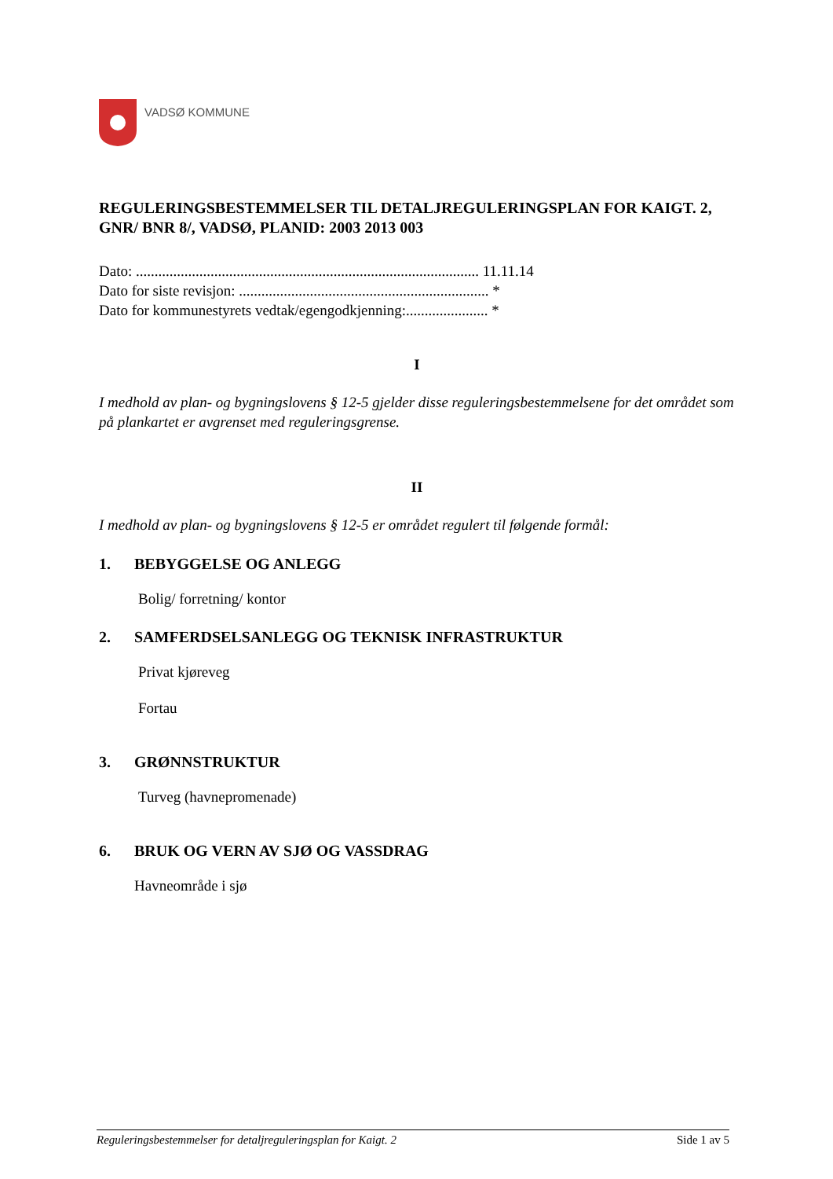VADSØ KOMMUNE
REGULERINGSBESTEMMELSER TIL DETALJREGULERINGSPLAN FOR KAIGT. 2, GNR/ BNR 8/, VADSØ, PLANID: 2003 2013 003
Dato: ............................................................................................ 11.11.14
Dato for siste revisjon: ................................................................... *
Dato for kommunestyrets vedtak/egengodkjenning:...................... *
I
I medhold av plan- og bygningslovens § 12-5 gjelder disse reguleringsbestemmelsene for det området som på plankartet er avgrenset med reguleringsgrense.
II
I medhold av plan- og bygningslovens § 12-5 er området regulert til følgende formål:
1. BEBYGGELSE OG ANLEGG
Bolig/ forretning/ kontor
2. SAMFERDSELSANLEGG OG TEKNISK INFRASTRUKTUR
Privat kjøreveg
Fortau
3. GRØNNSTRUKTUR
Turveg (havnepromenade)
6. BRUK OG VERN AV SJØ OG VASSDRAG
Havneområde i sjø
Reguleringsbestemmelser for detaljreguleringsplan for Kaigt. 2 Side 1 av 5